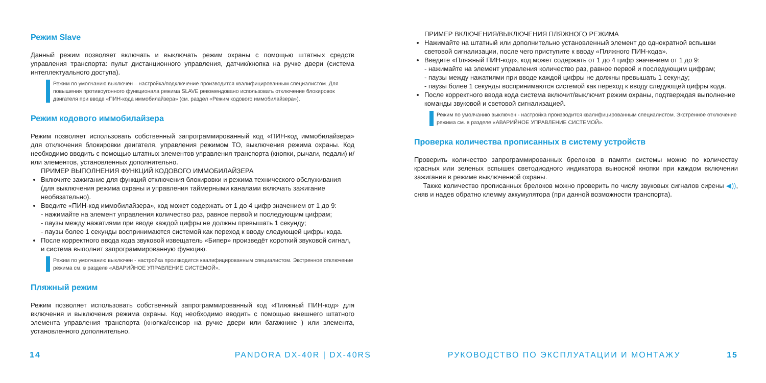Режим Slave
Данный режим позволяет включать и выключать режим охраны с помощью штатных средств управления транспорта: пульт дистанционного управления, датчик/кнопка на ручке двери (система интеллектуального доступа).
Режим по умолчанию выключен – настройка/подключение производится квалифицированным специалистом. Для повышения противоугонного функционала режима SLAVE рекомендовано использовать отключение блокировок двигателя при вводе «ПИН-кода иммобилайзера» (см. раздел «Режим кодового иммобилайзера»).
Режим кодового иммобилайзера
Режим позволяет использовать собственный запрограммированный код «ПИН-код иммобилайзера» для отключения блокировки двигателя, управления режимом ТО, выключения режима охраны. Код необходимо вводить с помощью штатных элементов управления транспорта (кнопки, рычаги, педали) и/или элементов, установленных дополнительно.
ПРИМЕР ВЫПОЛНЕНИЯ ФУНКЦИЙ КОДОВОГО ИММОБИЛАЙЗЕРА
Включите зажигание для функций отключения блокировки и режима технического обслуживания (для выключения режима охраны и управления таймерными каналами включать зажигание необязательно).
Введите «ПИН-код иммобилайзера», код может содержать от 1 до 4 цифр значением от 1 до 9:
- нажимайте на элемент управления количество раз, равное первой и последующим цифрам;
- паузы между нажатиями при вводе каждой цифры не должны превышать 1 секунду;
- паузы более 1 секунды воспринимаются системой как переход к вводу следующей цифры кода.
После корректного ввода кода звуковой извещатель «Бипер» произведёт короткий звуковой сигнал, и система выполнит запрограммированную функцию.
Режим по умолчанию выключен - настройка производится квалифицированным специалистом. Экстренное отключение режима см. в разделе «АВАРИЙНОЕ УПРАВЛЕНИЕ СИСТЕМОЙ».
Пляжный режим
Режим позволяет использовать собственный запрограммированный код «Пляжный ПИН-код» для включения и выключения режима охраны. Код необходимо вводить с помощью внешнего штатного элемента управления транспорта (кнопка/сенсор на ручке двери или багажнике ) или элемента, установленного дополнительно.
ПРИМЕР ВКЛЮЧЕНИЯ/ВЫКЛЮЧЕНИЯ ПЛЯЖНОГО РЕЖИМА
Нажимайте на штатный или дополнительно установленный элемент до однократной вспышки световой сигнализации, после чего приступите к вводу «Пляжного ПИН-кода».
Введите «Пляжный ПИН-код», код может содержать от 1 до 4 цифр значением от 1 до 9:
- нажимайте на элемент управления количество раз, равное первой и последующим цифрам;
- паузы между нажатиями при вводе каждой цифры не должны превышать 1 секунду;
- паузы более 1 секунды воспринимаются системой как переход к вводу следующей цифры кода.
После корректного ввода кода система включит/выключит режим охраны, подтверждая выполнение команды звуковой и световой сигнализацией.
Режим по умолчанию выключен - настройка производится квалифицированным специалистом. Экстренное отключение режима см. в разделе «АВАРИЙНОЕ УПРАВЛЕНИЕ СИСТЕМОЙ».
Проверка количества прописанных в систему устройств
Проверить количество запрограммированных брелоков в памяти системы можно по количеству красных или зеленых вспышек светодиодного индикатора выносной кнопки при каждом включении зажигания в режиме выключенной охраны.
Также количество прописанных брелоков можно проверить по числу звуковых сигналов сирены ◀)), сняв и надев обратно клемму аккумулятора (при данной возможности транспорта).
14 PANDORA DX-40R | DX-40RS РУКОВОДСТВО ПО ЭКСПЛУАТАЦИИ И МОНТАЖУ 15